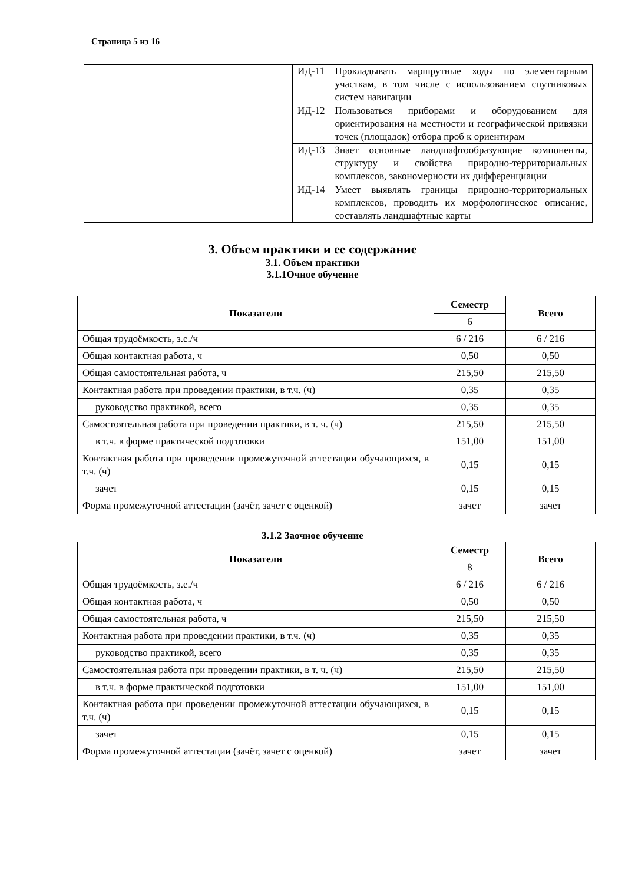Страница 5 из 16
| | | ИД-11 | Прокладывать маршрутные ходы по элементарным участкам, в том числе с использованием спутниковых систем навигации |
| | | ИД-12 | Пользоваться приборами и оборудованием для ориентирования на местности и географической привязки точек (площадок) отбора проб к ориентирам |
| | | ИД-13 | Знает основные ландшафтообразующие компоненты, структуру и свойства природно-территориальных комплексов, закономерности их дифференциации |
| | | ИД-14 | Умеет выявлять границы природно-территориальных комплексов, проводить их морфологическое описание, составлять ландшафтные карты |
3. Объем практики и ее содержание
3.1. Объем практики
3.1.1Очное обучение
| Показатели | Семестр | Всего |
| --- | --- | --- |
| | 6 | |
| Общая трудоёмкость, з.е./ч | 6 / 216 | 6 / 216 |
| Общая контактная работа, ч | 0,50 | 0,50 |
| Общая самостоятельная работа, ч | 215,50 | 215,50 |
| Контактная работа при проведении практики, в т.ч. (ч) | 0,35 | 0,35 |
| руководство практикой, всего | 0,35 | 0,35 |
| Самостоятельная работа при проведении практики, в т. ч. (ч) | 215,50 | 215,50 |
| в т.ч. в форме практической подготовки | 151,00 | 151,00 |
| Контактная работа при проведении промежуточной аттестации обучающихся, в т.ч. (ч) | 0,15 | 0,15 |
| зачет | 0,15 | 0,15 |
| Форма промежуточной аттестации (зачёт, зачет с оценкой) | зачет | зачет |
3.1.2 Заочное обучение
| Показатели | Семестр | Всего |
| --- | --- | --- |
| | 8 | |
| Общая трудоёмкость, з.е./ч | 6 / 216 | 6 / 216 |
| Общая контактная работа, ч | 0,50 | 0,50 |
| Общая самостоятельная работа, ч | 215,50 | 215,50 |
| Контактная работа при проведении практики, в т.ч. (ч) | 0,35 | 0,35 |
| руководство практикой, всего | 0,35 | 0,35 |
| Самостоятельная работа при проведении практики, в т. ч. (ч) | 215,50 | 215,50 |
| в т.ч. в форме практической подготовки | 151,00 | 151,00 |
| Контактная работа при проведении промежуточной аттестации обучающихся, в т.ч. (ч) | 0,15 | 0,15 |
| зачет | 0,15 | 0,15 |
| Форма промежуточной аттестации (зачёт, зачет с оценкой) | зачет | зачет |